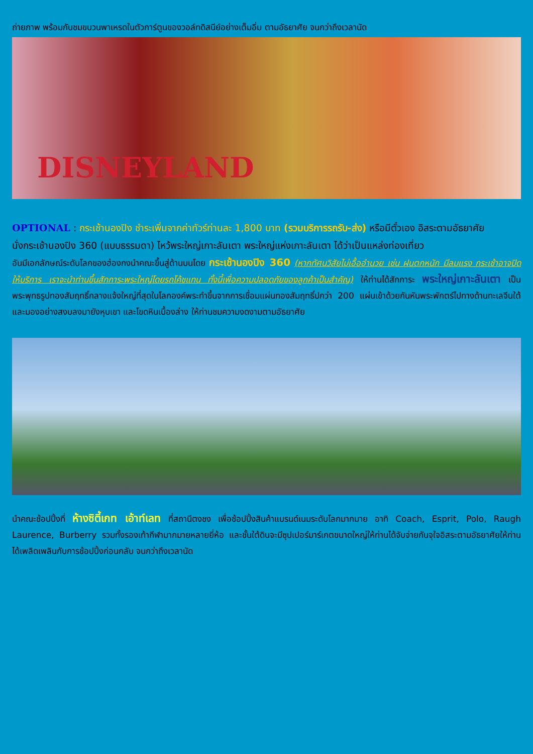ถ่ายภาพ พร้อมกับชมขบวนพาเหรดในตัวการ์ตูนของวอล์ทดิสนีย์อย่างเต็มอิ่ม ตามอัธยาศัย จนกว่าถึงเวลานัด
DISNEYLAND
OPTIONAL : กระเช้านองปิง ชำระเพิ่มจากค่าทัวร์ท่านละ 1,800 บาท (รวมบริการรถรับ-ส่ง) หรือมีตั๋วเอง อิสระตามอัธยาศัย
นั่งกระเช้านองปิง 360 (แบบธรรมดา) ไหว้พระใหญ่เกาะลันเตา พระใหญ่แห่งเกาะลันเตา ได้ว่าเป็นแหล่งท่องเที่ยว
อันมีเอกลักษณ์ระดับโลกของฮ่องกงนำคณะขึ้นสู่ด้านบนโดย กระเช้านองปิง 360 (หากทัศนวิสัยไม่เอื้ออำนวย เช่น ฝนตกหนัก มีลมแรง กระเช้าอาจปิดให้บริการ เราจะนำท่านขึ้นสักการะพระใหญ่โดยรถโค้ชแทน ทั้งนี้เพื่อความปลอดภัยของลูกค้าเป็นสำคัญ) ให้ท่านได้สักการะ พระใหญ่เกาะลันเตา เป็นพระพุทธรูปทองสัมฤทธิ์กลางแจ้งใหญ่ที่สุดในโลกองค์พระทำขึ้นจากการเชื่อมแผ่นทองสัมฤทธิ์ปกว่า 200 แผ่นเข้าด้วยกันหันพระพักตร์ไปทางด้านทะเลจีนใต้และมองอย่างสงบลงมายังหุบเขา และโขดหินเบื้องล่าง ให้ท่านชมความงดงามตามอัธยาศัย
นำคณะช้อปปิ้งที่ ห้างซิตี้เกท เอ้าท์เลท ที่สถานีตงชง เพื่อช้อปปิ้งสินค้าแบรนด์เนมระดับโลกมากมาย อาทิ Coach, Esprit, Polo, Raugh Laurence, Burberry รวมทั้งรองเท้ากีฬามากมายหลายยี่ห้อ และชั้นใต้ดินจะมีซุปเปอร์มาร์เกตขนาดใหญ่ให้ท่านได้จับจ่ายกันจุใจอิสระตามอัธยาศัยให้ท่านได้เพลิดเพลินกับการช้อปปิ้งก่อนกลับ จนกว่าถึงเวลานัด